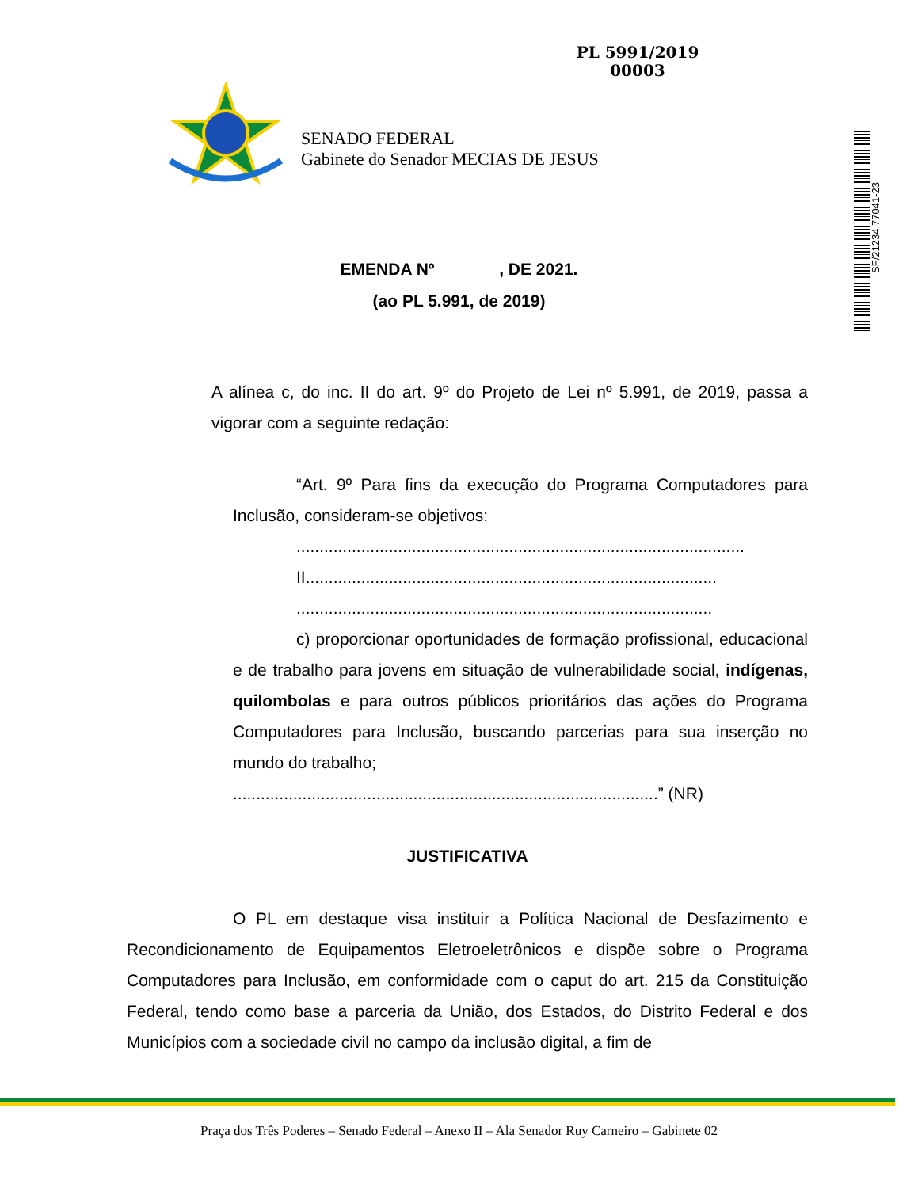PL 5991/2019
00003
SENADO FEDERAL
Gabinete do Senador MECIAS DE JESUS
SF/21234.77041-23
EMENDA Nº , DE 2021.
(ao PL 5.991, de 2019)
A alínea c, do inc. II do art. 9º do Projeto de Lei nº 5.991, de 2019, passa a vigorar com a seguinte redação:
“Art. 9º Para fins da execução do Programa Computadores para Inclusão, consideram-se objetivos:
.................................................................................................
II.........................................................................................
..........................................................................................
c) proporcionar oportunidades de formação profissional, educacional e de trabalho para jovens em situação de vulnerabilidade social, indígenas, quilombolas e para outros públicos prioritários das ações do Programa Computadores para Inclusão, buscando parcerias para sua inserção no mundo do trabalho;
............................................................................................” (NR)
JUSTIFICATIVA
O PL em destaque visa instituir a Política Nacional de Desfazimento e Recondicionamento de Equipamentos Eletroeletrônicos e dispõe sobre o Programa Computadores para Inclusão, em conformidade com o caput do art. 215 da Constituição Federal, tendo como base a parceria da União, dos Estados, do Distrito Federal e dos Municípios com a sociedade civil no campo da inclusão digital, a fim de
Praça dos Três Poderes – Senado Federal – Anexo II – Ala Senador Ruy Carneiro – Gabinete 02